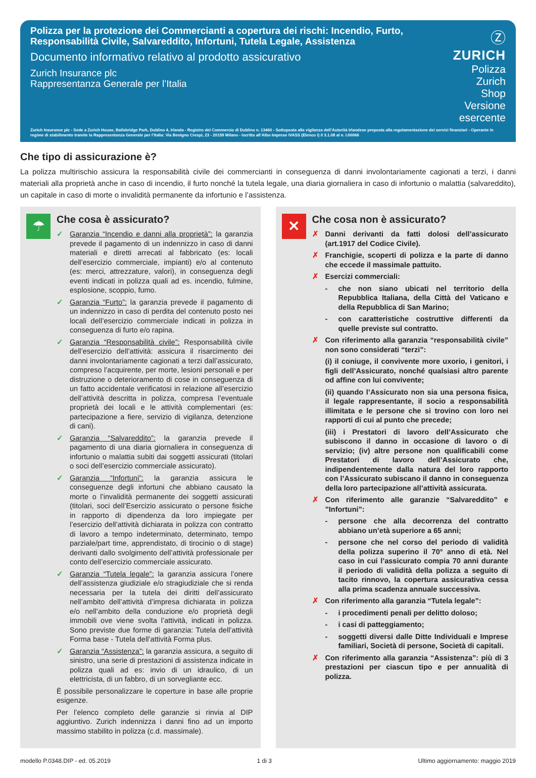Polizza per la protezione dei Commercianti a copertura dei rischi: Incendio, Furto, Responsabilità Civile, Salvareddito, Infortuni, Tutela Legale, Assistenza
Documento informativo relativo al prodotto assicurativo
Zurich Insurance plc
Rappresentanza Generale per l’Italia
Ⓩ
ZURICH
Polizza Zurich Shop
Versione esercente
Zurich Insurance plc - Sede a Zurich House, Ballsbridge Park, Dublino 4, Irlanda - Registro del Commercio di Dublino n. 13460 - Sottoposta alla vigilanza dell’Autorità Irlandese preposta alla regolamentazione dei servizi finanziari - Operante in regime di stabilimento tramite la Rappresentanza Generale per l’Italia: Via Benigno Crespi, 23 - 20159 Milano - Iscritta all’Albo Imprese IVASS (Elenco I) il 3.1.08 al n. I.00066
Che tipo di assicurazione è?
La polizza multirischio assicura la responsabilità civile dei commercianti in conseguenza di danni involontariamente cagionati a terzi, i danni materiali alla proprietà anche in caso di incendio, il furto nonché la tutela legale, una diaria giornaliera in caso di infortunio o malattia (salvareddito), un capitale in caso di morte o invalidità permanente da infortunio e l’assistenza.
☂
Che cosa è assicurato?
✓ Garanzia “Incendio e danni alla proprietà”: la garanzia prevede il pagamento di un indennizzo in caso di danni materiali e diretti arrecati al fabbricato (es: locali dell’esercizio commerciale, impianti) e/o al contenuto (es: merci, attrezzature, valori), in conseguenza degli eventi indicati in polizza quali ad es. incendio, fulmine, esplosione, scoppio, fumo.
✓ Garanzia “Furto”: la garanzia prevede il pagamento di un indennizzo in caso di perdita del contenuto posto nei locali dell’esercizio commerciale indicati in polizza in conseguenza di furto e/o rapina.
✓ Garanzia “Responsabilità civile”: Responsabilità civile dell’esercizio dell’attività: assicura il risarcimento dei danni involontariamente cagionati a terzi dall’assicurato, compreso l’acquirente, per morte, lesioni personali e per distruzione o deterioramento di cose in conseguenza di un fatto accidentale verificatosi in relazione all’esercizio dell’attività descritta in polizza, compresa l’eventuale proprietà dei locali e le attività complementari (es: partecipazione a fiere, servizio di vigilanza, detenzione di cani).
✓ Garanzia “Salvareddito”: la garanzia prevede il pagamento di una diaria giornaliera in conseguenza di infortunio o malattia subiti dai soggetti assicurati (titolari o soci dell’esercizio commerciale assicurato).
✓ Garanzia “Infortuni”: la garanzia assicura le conseguenze degli infortuni che abbiano causato la morte o l’invalidità permanente dei soggetti assicurati (titolari, soci dell’Esercizio assicurato o persone fisiche in rapporto di dipendenza da loro impiegate per l’esercizio dell’attività dichiarata in polizza con contratto di lavoro a tempo indeterminato, determinato, tempo parziale/part time, apprendistato, di tirocinio o di stage) derivanti dallo svolgimento dell’attività professionale per conto dell’esercizio commerciale assicurato.
✓ Garanzia “Tutela legale”: la garanzia assicura l’onere dell’assistenza giudiziale e/o stragiudiziale che si renda necessaria per la tutela dei diritti dell’assicurato nell’ambito dell’attività d’impresa dichiarata in polizza e/o nell’ambito della conduzione e/o proprietà degli immobili ove viene svolta l’attività, indicati in polizza. Sono previste due forme di garanzia: Tutela dell’attività Forma base - Tutela dell’attività Forma plus.
✓ Garanzia “Assistenza”: la garanzia assicura, a seguito di sinistro, una serie di prestazioni di assistenza indicate in polizza quali ad es: invio di un idraulico, di un elettricista, di un fabbro, di un sorvegliante ecc.
È possibile personalizzare le coperture in base alle proprie esigenze.
Per l’elenco completo delle garanzie si rinvia al DIP aggiuntivo. Zurich indennizza i danni fino ad un importo massimo stabilito in polizza (c.d. massimale).
✕
Che cosa non è assicurato?
✗ Danni derivanti da fatti dolosi dell’assicurato (art.1917 del Codice Civile).
✗ Franchigie, scoperti di polizza e la parte di danno che eccede il massimale pattuito.
✗ Esercizi commerciali:
- che non siano ubicati nel territorio della Repubblica Italiana, della Città del Vaticano e della Repubblica di San Marino;
- con caratteristiche costruttive differenti da quelle previste sul contratto.
✗ Con riferimento alla garanzia “responsabilità civile” non sono considerati “terzi”:
(i) il coniuge, il convivente more uxorio, i genitori, i figli dell’Assicurato, nonché qualsiasi altro parente od affine con lui convivente;
(ii) quando l’Assicurato non sia una persona fisica, il legale rappresentante, il socio a responsabilità illimitata e le persone che si trovino con loro nei rapporti di cui al punto che precede;
(iii) i Prestatori di lavoro dell’Assicurato che subiscono il danno in occasione di lavoro o di servizio; (iv) altre persone non qualificabili come Prestatori di lavoro dell’Assicurato che, indipendentemente dalla natura del loro rapporto con l’Assicurato subiscano il danno in conseguenza della loro partecipazione all’attività assicurata.
✗ Con riferimento alle garanzie “Salvareddito” e ”Infortuni”:
- persone che alla decorrenza del contratto abbiano un’età superiore a 65 anni;
- persone che nel corso del periodo di validità della polizza superino il 70° anno di età. Nel caso in cui l’assicurato compia 70 anni durante il periodo di validità della polizza a seguito di tacito rinnovo, la copertura assicurativa cessa alla prima scadenza annuale successiva.
✗ Con riferimento alla garanzia “Tutela legale”:
- i procedimenti penali per delitto doloso;
- i casi di patteggiamento;
- soggetti diversi dalle Ditte Individuali e Imprese familiari, Società di persone, Società di capitali.
✗ Con riferimento alla garanzia “Assistenza”: più di 3 prestazioni per ciascun tipo e per annualità di polizza.
modello P.0348.DIP - ed. 05.2019 1 di 3 Ultimo aggiornamento: maggio 2019